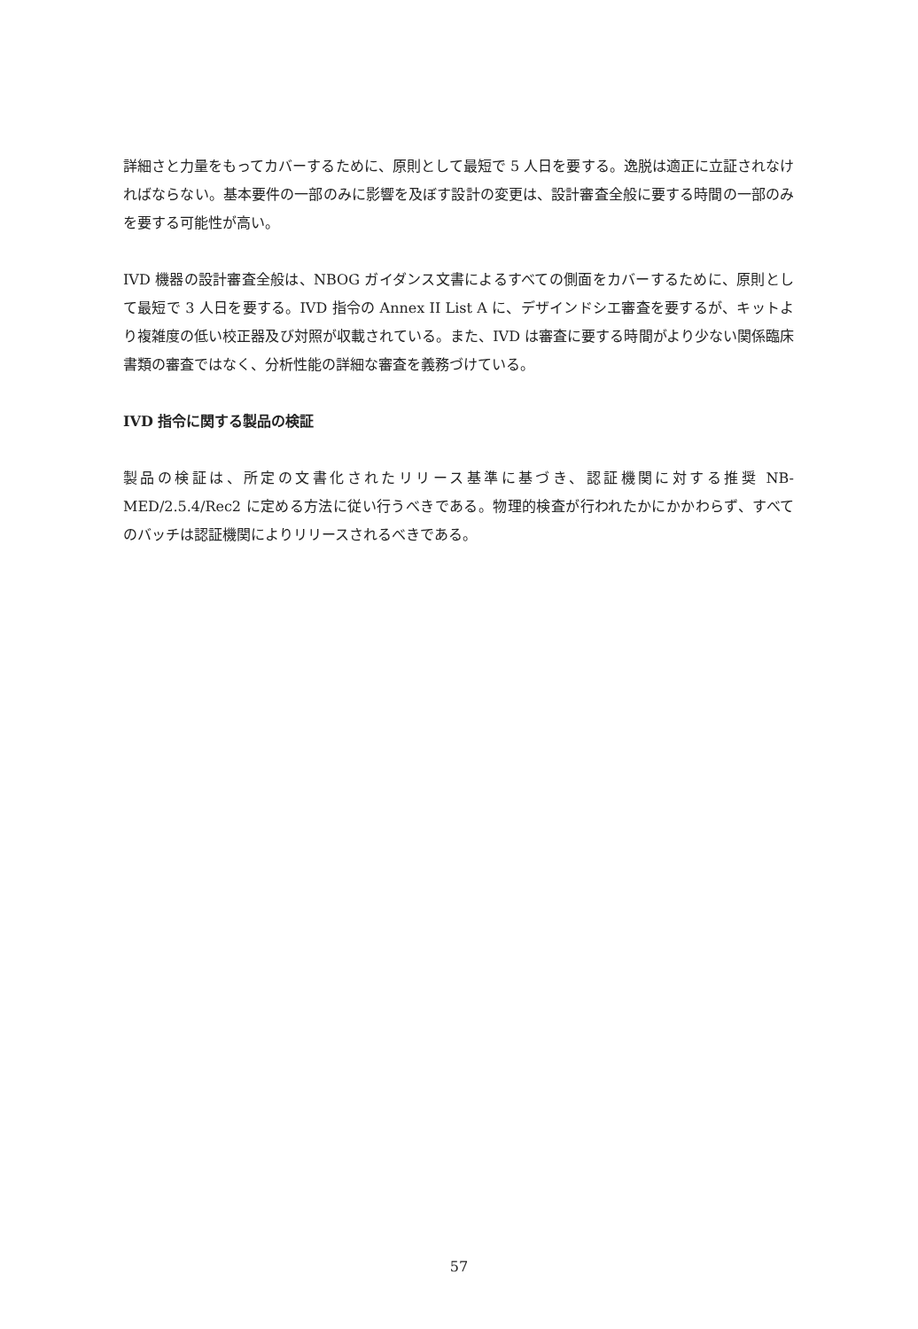詳細さと力量をもってカバーするために、原則として最短で 5 人日を要する。逸脱は適正に立証されなければならない。基本要件の一部のみに影響を及ぼす設計の変更は、設計審査全般に要する時間の一部のみを要する可能性が高い。
IVD 機器の設計審査全般は、NBOG ガイダンス文書によるすべての側面をカバーするために、原則として最短で 3 人日を要する。IVD 指令の Annex II List A に、デザインドシエ審査を要するが、キットより複雑度の低い校正器及び対照が収載されている。また、IVD は審査に要する時間がより少ない関係臨床書類の審査ではなく、分析性能の詳細な審査を義務づけている。
IVD 指令に関する製品の検証
製品の検証は、所定の文書化されたリリース基準に基づき、認証機関に対する推奨 NB-MED/2.5.4/Rec2 に定める方法に従い行うべきである。物理的検査が行われたかにかかわらず、すべてのバッチは認証機関によりリリースされるべきである。
57